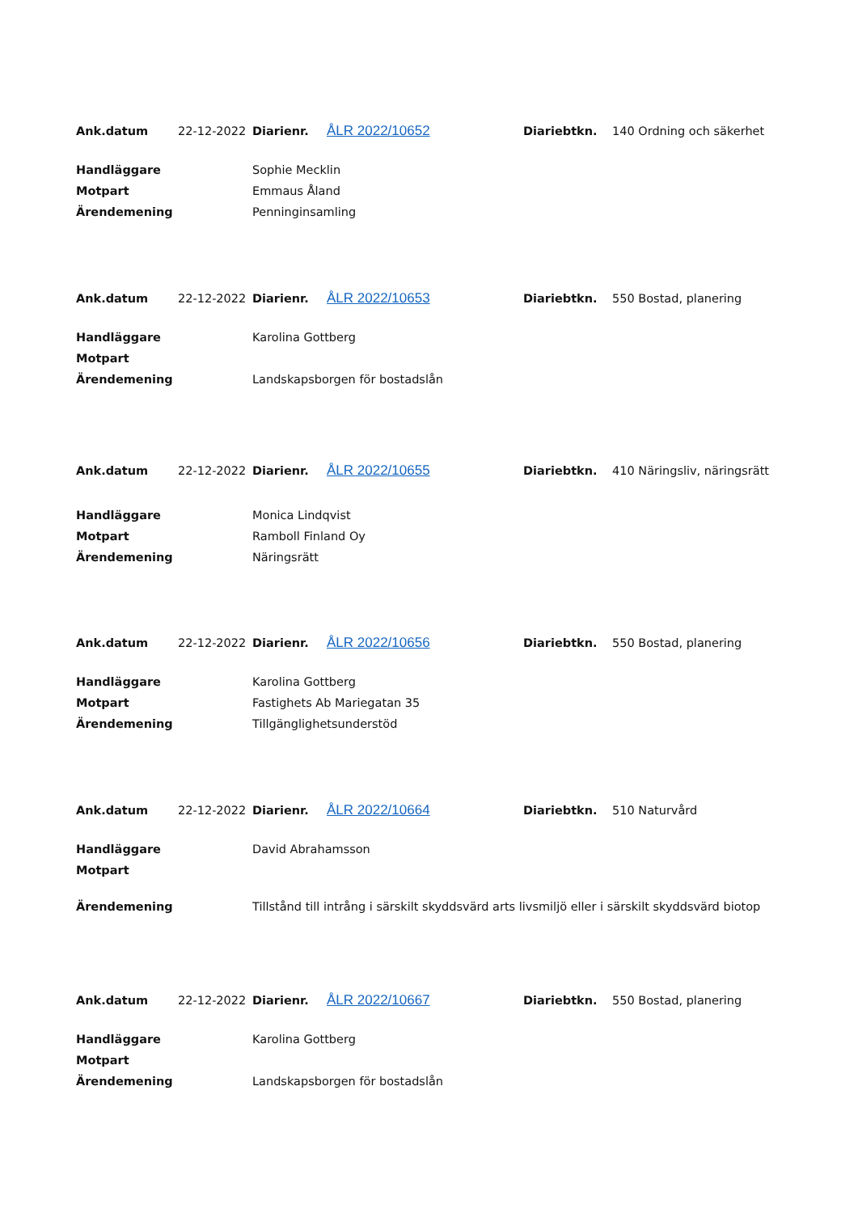| Ank.datum | 22-12-2022 | Diarienr. | ÅLR 2022/10652 | Diariebtkn. | 140 Ordning och säkerhet |
| Handläggare | Sophie Mecklin |
| Motpart | Emmaus Åland |
| Ärendemening | Penninginsamling |
| Ank.datum | 22-12-2022 | Diarienr. | ÅLR 2022/10653 | Diariebtkn. | 550 Bostad, planering |
| Handläggare | Karolina Gottberg |
| Motpart | |
| Ärendemening | Landskapsborgen för bostadslån |
| Ank.datum | 22-12-2022 | Diarienr. | ÅLR 2022/10655 | Diariebtkn. | 410 Näringsliv, näringsrätt |
| Handläggare | Monica Lindqvist |
| Motpart | Ramboll Finland Oy |
| Ärendemening | Näringsrätt |
| Ank.datum | 22-12-2022 | Diarienr. | ÅLR 2022/10656 | Diariebtkn. | 550 Bostad, planering |
| Handläggare | Karolina Gottberg |
| Motpart | Fastighets Ab Mariegatan 35 |
| Ärendemening | Tillgänglighetsunderstöd |
| Ank.datum | 22-12-2022 | Diarienr. | ÅLR 2022/10664 | Diariebtkn. | 510 Naturvård |
| Handläggare | David Abrahamsson |
| Motpart | |
| Ärendemening | Tillstånd till intrång i särskilt skyddsvärd arts livsmiljö eller i särskilt skyddsvärd biotop |
| Ank.datum | 22-12-2022 | Diarienr. | ÅLR 2022/10667 | Diariebtkn. | 550 Bostad, planering |
| Handläggare | Karolina Gottberg |
| Motpart | |
| Ärendemening | Landskapsborgen för bostadslån |